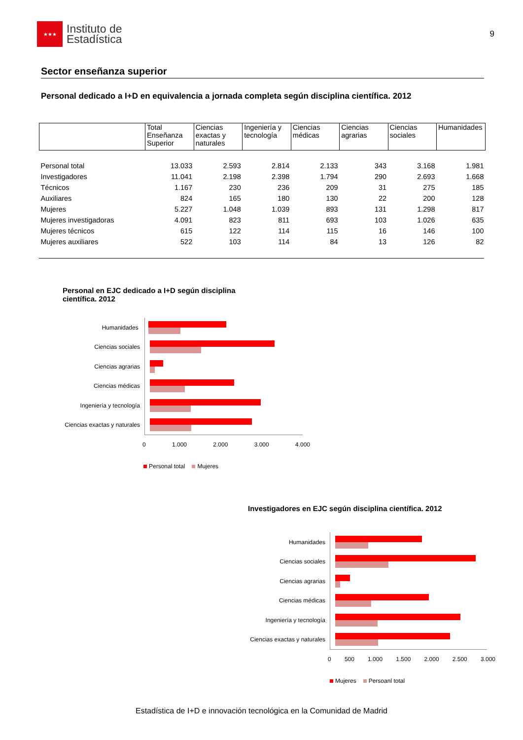★★★
Instituto de
Estadística
9
Sector enseñanza superior
Personal dedicado a I+D en equivalencia a jornada completa según disciplina científica. 2012
| | Total Enseñanza Superior | Ciencias exactas y naturales | Ingeniería y tecnología | Ciencias médicas | Ciencias agrarias | Ciencias sociales | Humanidades |
| --- | --- | --- | --- | --- | --- | --- | --- |
| Personal total | 13.033 | 2.593 | 2.814 | 2.133 | 343 | 3.168 | 1.981 |
| Investigadores | 11.041 | 2.198 | 2.398 | 1.794 | 290 | 2.693 | 1.668 |
| Técnicos | 1.167 | 230 | 236 | 209 | 31 | 275 | 185 |
| Auxiliares | 824 | 165 | 180 | 130 | 22 | 200 | 128 |
| Mujeres | 5.227 | 1.048 | 1.039 | 893 | 131 | 1.298 | 817 |
| Mujeres investigadoras | 4.091 | 823 | 811 | 693 | 103 | 1.026 | 635 |
| Mujeres técnicos | 615 | 122 | 114 | 115 | 16 | 146 | 100 |
| Mujeres auxiliares | 522 | 103 | 114 | 84 | 13 | 126 | 82 |
Personal en EJC dedicado a I+D según disciplina
científica. 2012
Humanidades
Ciencias sociales
Ciencias agrarias
Ciencias médicas
Ingeniería y tecnología
Ciencias exactas y naturales
0 1.000 2.000 3.000 4.000
Personal total Mujeres
Investigadores en EJC según disciplina científica. 2012
Humanidades
Ciencias sociales
Ciencias agrarias
Ciencias médicas
Ingeniería y tecnología
Ciencias exactas y naturales
0 500 1.000 1.500 2.000 2.500 3.000
Mujeres Persoanl total
Estadística de I+D e innovación tecnológica en la Comunidad de Madrid